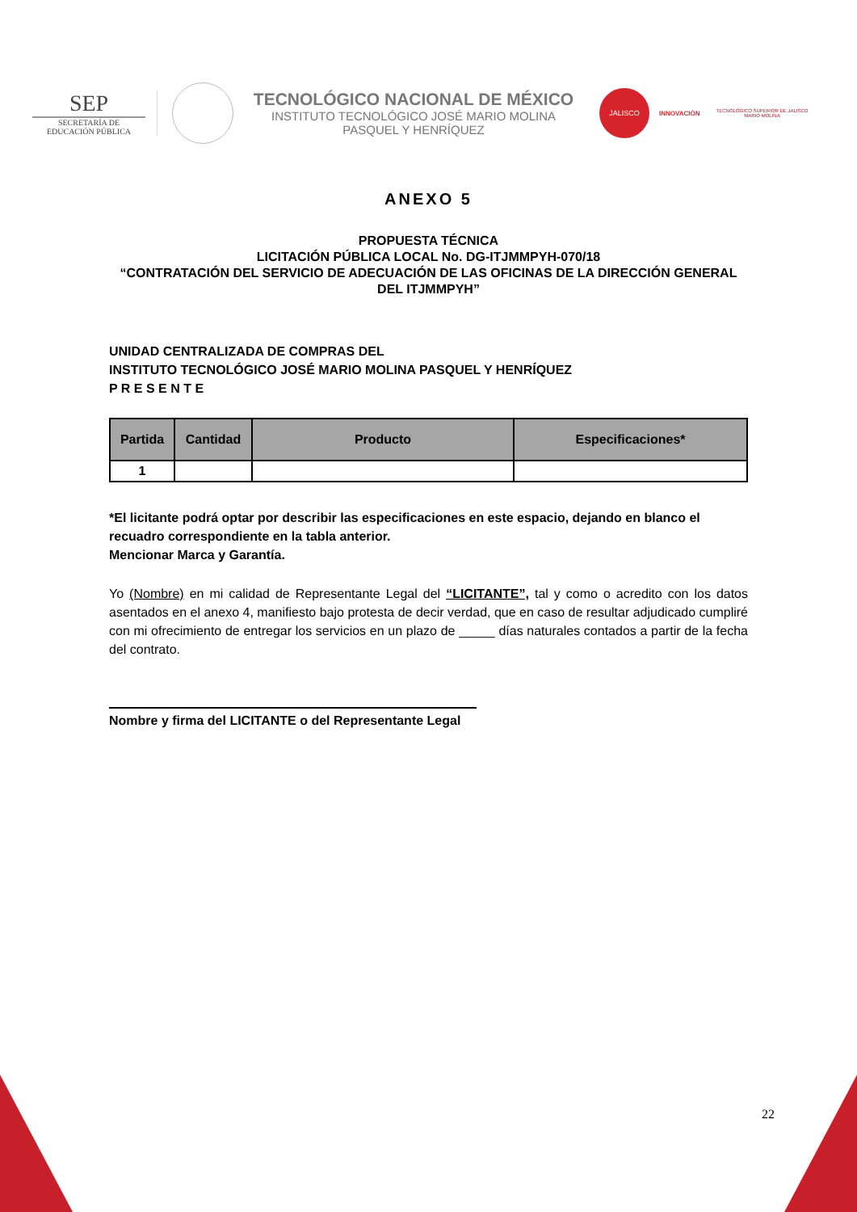SEP
SECRETARÍA DE
EDUCACIÓN PÚBLICA
TECNOLÓGICO NACIONAL DE MÉXICO
INSTITUTO TECNOLÓGICO JOSÉ MARIO MOLINA
PASQUEL Y HENRÍQUEZ
JALISCO
INNOVACIÓN
TECNOLÓGICO SUPERIOR DE JALISCO
MARIO MOLINA
ANEXO 5
PROPUESTA TÉCNICA
LICITACIÓN PÚBLICA LOCAL No. DG-ITJMMPYH-070/18
“CONTRATACIÓN DEL SERVICIO DE ADECUACIÓN DE LAS OFICINAS DE LA DIRECCIÓN GENERAL DEL ITJMMPYH”
UNIDAD CENTRALIZADA DE COMPRAS DEL
INSTITUTO TECNOLÓGICO JOSÉ MARIO MOLINA PASQUEL Y HENRÍQUEZ
P R E S E N T E
| Partida | Cantidad | Producto | Especificaciones* |
| --- | --- | --- | --- |
| 1 | | | |
*El licitante podrá optar por describir las especificaciones en este espacio, dejando en blanco el recuadro correspondiente en la tabla anterior.
Mencionar Marca y Garantía.
Yo (Nombre) en mi calidad de Representante Legal del “LICITANTE”, tal y como o acredito con los datos asentados en el anexo 4, manifiesto bajo protesta de decir verdad, que en caso de resultar adjudicado cumpliré con mi ofrecimiento de entregar los servicios en un plazo de _____ días naturales contados a partir de la fecha del contrato.
Nombre y firma del LICITANTE o del Representante Legal
22